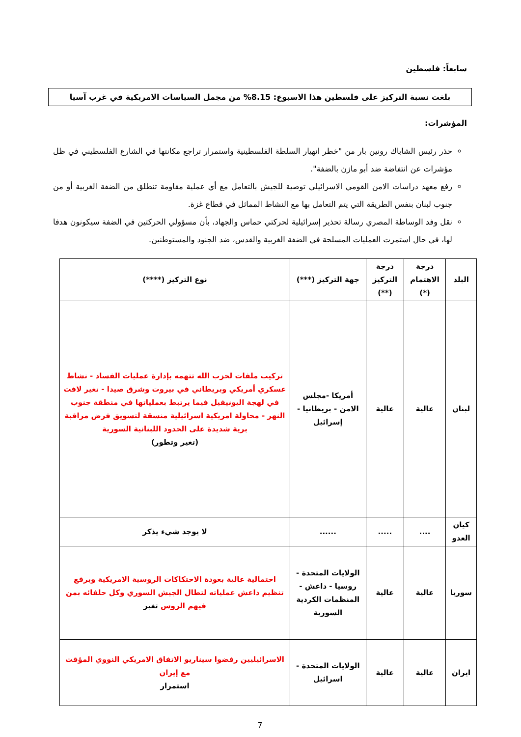سابعاً: فلسطين
بلغت نسبة التركيز على فلسطين هذا الاسبوع: 8.15% من مجمل السياسات الامريكية في غرب آسيا
المؤشرات:
حذر رئيس الشاباك رونين بار من "خطر انهيار السلطة الفلسطينية واستمرار تراجع مكانتها في الشارع الفلسطيني في ظل مؤشرات عن انتفاضة ضد أبو مازن بالضفة".
رفع معهد دراسات الامن القومي الاسرائيلي توصية للجيش بالتعامل مع أي عملية مقاومة تنطلق من الضفة الغربية أو من جنوب لبنان بنفس الطريقة التي يتم التعامل بها مع النشاط المماثل في قطاع غزة.
نقل وفد الوساطة المصري رسالة تحذير إسرائيلية لحركتي حماس والجهاد، بأن مسؤولي الحركتين في الضفة سيكونون هدفا لها، في حال استمرت العمليات المسلحة في الضفة الغربية والقدس، ضد الجنود والمستوطنين.
| البلد | درجة الاهتمام (*) | درجة التركيز (**) | جهة التركيز (***) | نوع التركيز (****) |
| --- | --- | --- | --- | --- |
| لبنان | عالية | عالية | أمريكا -مجلس الامن - بريطانيا - إسرائيل | تركيب ملفات لحزب الله تتهمه بإدارة عمليات الفساد - نشاط عسكري أمريكي وبريطاني في بيروت وشرق صيدا - تغير لافت في لهجة اليونيفيل فيما يرتبط بعملياتها في منطقة جنوب النهر - محاولة امريكية اسرائيلية منسقة لتسويق فرض مراقبة برية شديدة على الحدود اللبنانية السورية (تغير وتطور) |
| كيان العدو | .... | ..... | ...... | لا يوجد شيء يذكر |
| سوريا | عالية | عالية | الولايات المتحدة - روسيا - داعش - المنظمات الكردية السورية | احتمالية عالية بعودة الاحتكاكات الروسية الامريكية وبرفع تنظيم داعش عملياته لتطال الجيش السوري وكل حلفائه بمن فيهم الروس تغير |
| ايران | عالية | عالية | الولايات المتحدة - اسرائيل | الاسرائيليين رفضوا سيناريو الاتفاق الامريكي النووي المؤقت مع إيران استمرار |
7